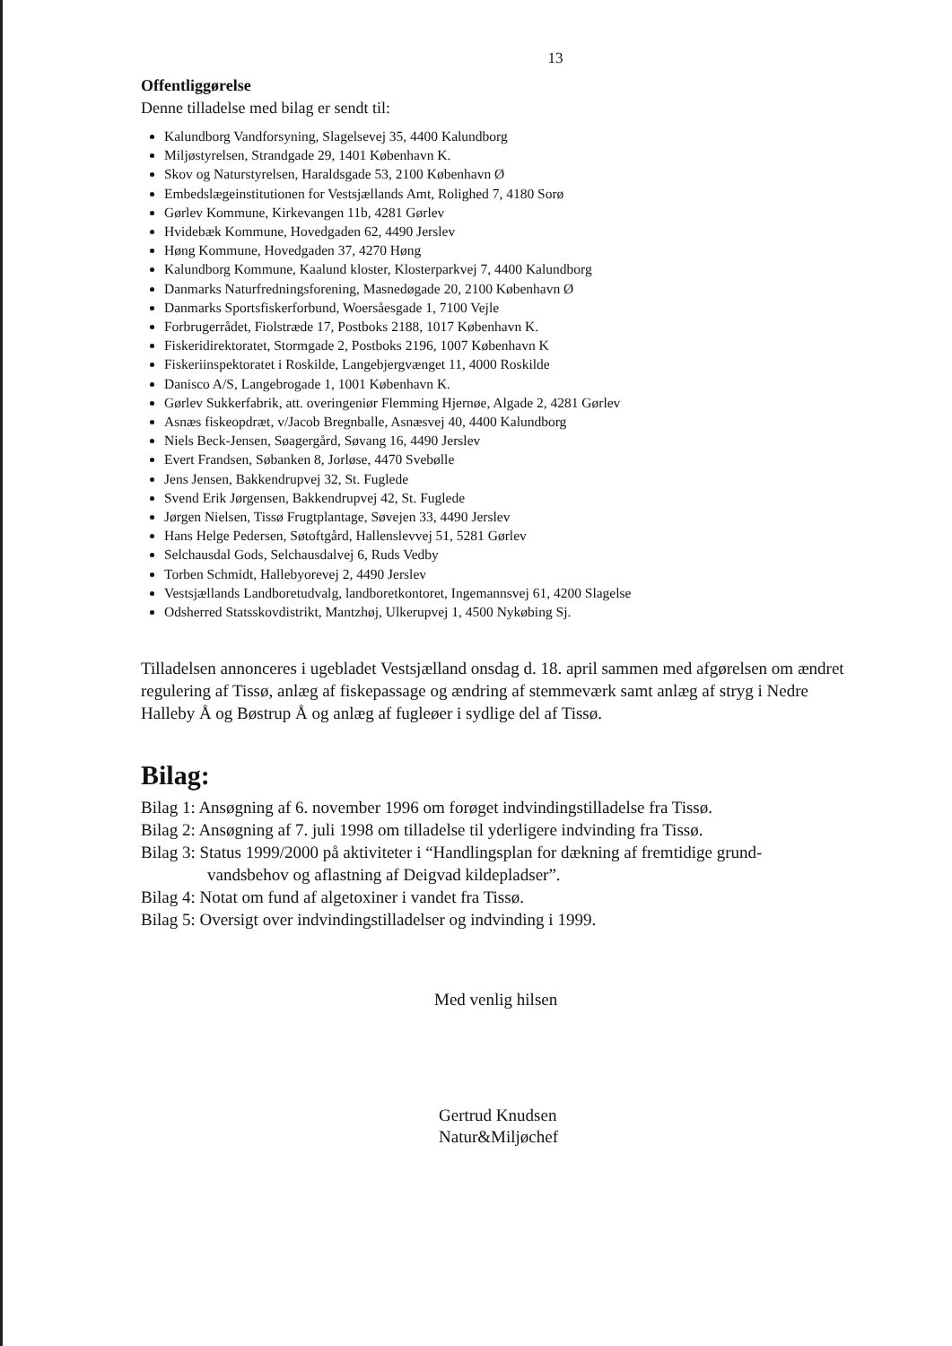13
Offentliggørelse
Denne tilladelse med bilag er sendt til:
Kalundborg Vandforsyning, Slagelsevej 35, 4400 Kalundborg
Miljøstyrelsen, Strandgade 29, 1401 København K.
Skov og Naturstyrelsen, Haraldsgade 53, 2100 København Ø
Embedslægeinstitutionen for Vestsjællands Amt, Rolighed 7, 4180 Sorø
Gørlev Kommune, Kirkevangen 11b, 4281 Gørlev
Hvidebæk Kommune, Hovedgaden 62, 4490 Jerslev
Høng Kommune, Hovedgaden 37, 4270 Høng
Kalundborg Kommune, Kaalund kloster, Klosterparkvej 7, 4400 Kalundborg
Danmarks Naturfredningsforening, Masnedøgade 20, 2100 København Ø
Danmarks Sportsfiskerforbund, Woersåesgade 1, 7100 Vejle
Forbrugerrådet, Fiolstræde 17, Postboks 2188, 1017 København K.
Fiskeridirektoratet, Stormgade 2, Postboks 2196, 1007 København K
Fiskeriinspektoratet i Roskilde, Langebjergvænget 11, 4000 Roskilde
Danisco A/S, Langebrogade 1, 1001 København K.
Gørlev Sukkerfabrik, att. overingeniør Flemming Hjernøe, Algade 2, 4281 Gørlev
Asnæs fiskeopdræt, v/Jacob Bregnballe, Asnæsvej 40, 4400 Kalundborg
Niels Beck-Jensen, Søagergård, Søvang 16, 4490 Jerslev
Evert Frandsen, Søbanken 8, Jorløse, 4470 Svebølle
Jens Jensen, Bakkendrupvej 32, St. Fuglede
Svend Erik Jørgensen, Bakkendrupvej 42, St. Fuglede
Jørgen Nielsen, Tissø Frugtplantage, Søvejen 33, 4490 Jerslev
Hans Helge Pedersen, Søtoftgård, Hallenslevvej 51, 5281 Gørlev
Selchausdal Gods, Selchausdalvej 6, Ruds Vedby
Torben Schmidt, Hallebyorevej 2, 4490 Jerslev
Vestsjællands Landboretudvalg, landboretkontoret, Ingemannsvej 61, 4200 Slagelse
Odsherred Statsskovdistrikt, Mantzhøj, Ulkerupvej 1, 4500 Nykøbing Sj.
Tilladelsen annonceres i ugebladet Vestsjælland onsdag d. 18. april sammen med afgørelsen om ændret regulering af Tissø, anlæg af fiskepassage og ændring af stemmeværk samt anlæg af stryg i Nedre Halleby Å og Bøstrup Å og anlæg af fugleøer i sydlige del af Tissø.
Bilag:
Bilag 1: Ansøgning af 6. november 1996 om forøget indvindingstilladelse fra Tissø.
Bilag 2: Ansøgning af 7. juli 1998 om tilladelse til yderligere indvinding fra Tissø.
Bilag 3: Status 1999/2000 på aktiviteter i “Handlingsplan for dækning af fremtidige grund-
vandsbehov og aflastning af Deigvad kildepladser”.
Bilag 4: Notat om fund af algetoxiner i vandet fra Tissø.
Bilag 5: Oversigt over indvindingstilladelser og indvinding i 1999.
Med venlig hilsen
Gertrud Knudsen
Natur&Miljøchef